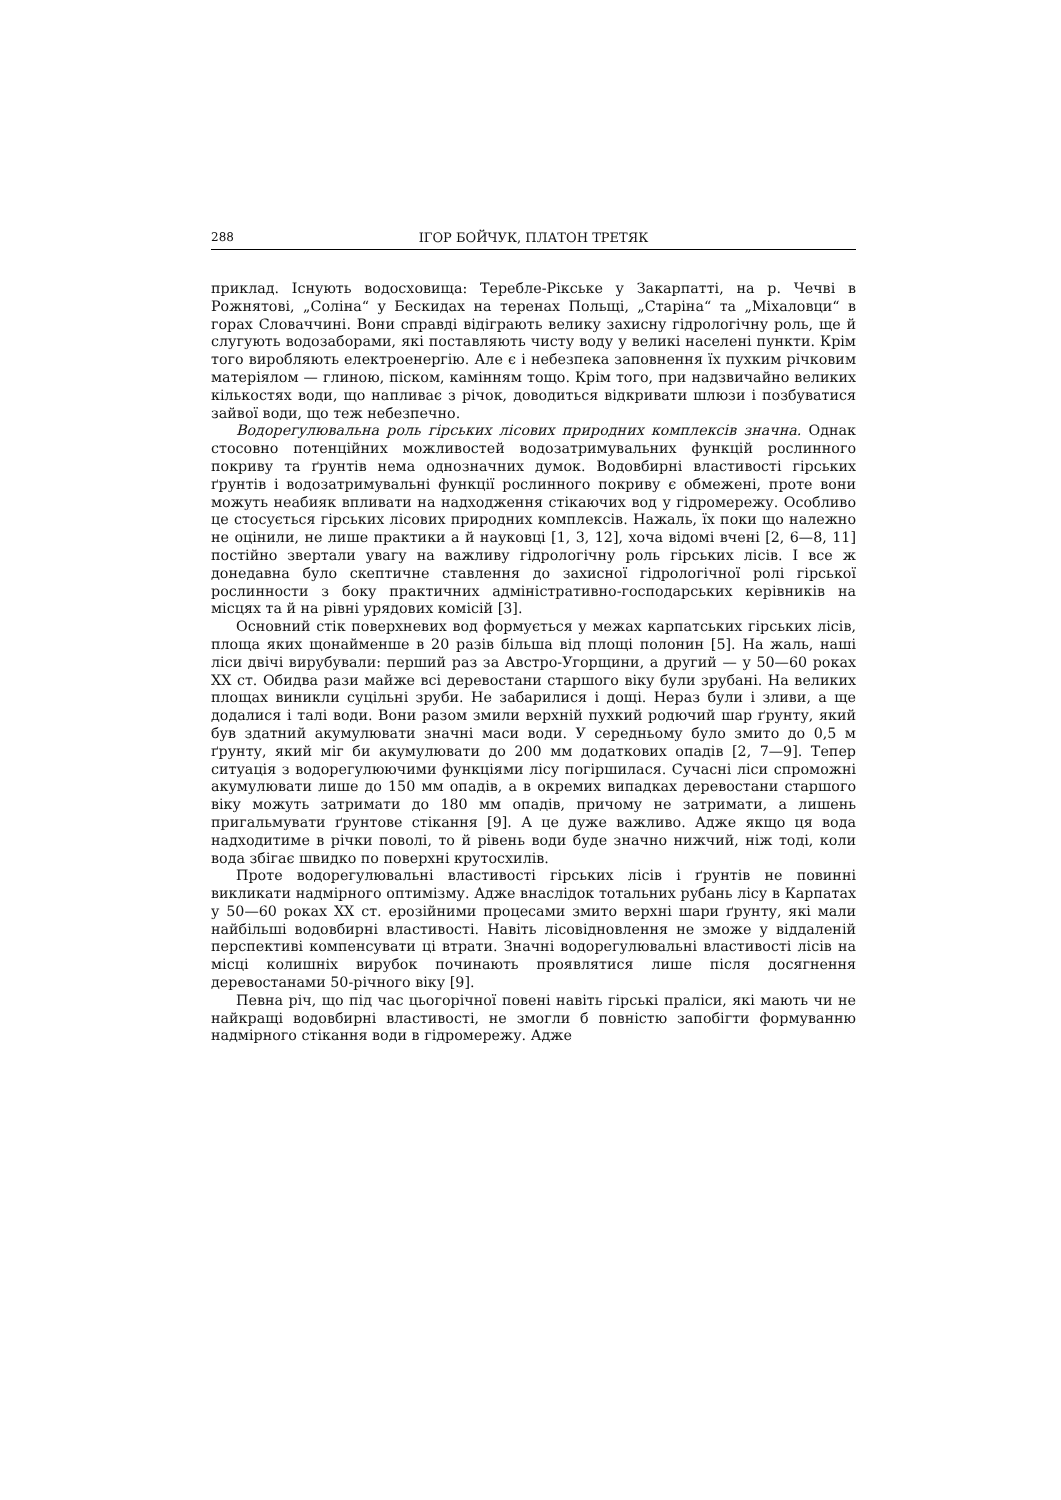288 ІГОР БОЙЧУК, ПЛАТОН ТРЕТЯК
приклад. Існують водосховища: Теребле-Рікське у Закарпатті, на р. Чечві в Рожнятові, „Соліна“ у Бескидах на теренах Польщі, „Старіна“ та „Міхаловци“ в горах Словаччині. Вони справді відіграють велику захисну гідрологічну роль, ще й слугують водозаборами, які поставляють чисту воду у великі населені пункти. Крім того виробляють електроенергію. Але є і небезпека заповнення їх пухким річковим матеріялом — глиною, піском, камінням тощо. Крім того, при надзвичайно великих кількостях води, що напливає з річок, доводиться відкривати шлюзи і позбуватися зайвої води, що теж небезпечно.
Водорегулювальна роль гірських лісових природних комплексів значна. Однак стосовно потенційних можливостей водозатримувальних функцій рослинного покриву та ґрунтів нема однозначних думок. Водовбирні властивості гірських ґрунтів і водозатримувальні функції рослинного покриву є обмежені, проте вони можуть неабияк впливати на надходження стікаючих вод у гідромережу. Особливо це стосується гірських лісових природних комплексів. Нажаль, їх поки що належно не оцінили, не лише практики а й науковці [1, 3, 12], хоча відомі вчені [2, 6—8, 11] постійно звертали увагу на важливу гідрологічну роль гірських лісів. І все ж донедавна було скептичне ставлення до захисної гідрологічної ролі гірської рослинности з боку практичних адміністративно-господарських керівників на місцях та й на рівні урядових комісій [3].
Основний стік поверхневих вод формується у межах карпатських гірських лісів, площа яких щонайменше в 20 разів більша від площі полонин [5]. На жаль, наші ліси двічі вирубували: перший раз за Австро-Угорщини, а другий — у 50—60 роках XX ст. Обидва рази майже всі деревостани старшого віку були зрубані. На великих площах виникли суцільні зруби. Не забарилися і дощі. Нераз були і зливи, а ще додалися і талі води. Вони разом змили верхній пухкий родючий шар ґрунту, який був здатний акумулювати значні маси води. У середньому було змито до 0,5 м ґрунту, який міг би акумулювати до 200 мм додаткових опадів [2, 7—9]. Тепер ситуація з водорегулюючими функціями лісу погіршилася. Сучасні ліси спроможні акумулювати лише до 150 мм опадів, а в окремих випадках деревостани старшого віку можуть затримати до 180 мм опадів, причому не затримати, а лишень пригальмувати ґрунтове стікання [9]. А це дуже важливо. Адже якщо ця вода надходитиме в річки поволі, то й рівень води буде значно нижчий, ніж тоді, коли вода збігає швидко по поверхні крутосхилів.
Проте водорегулювальні властивості гірських лісів і ґрунтів не повинні викликати надмірного оптимізму. Адже внаслідок тотальних рубань лісу в Карпатах у 50—60 роках XX ст. ерозійними процесами змито верхні шари ґрунту, які мали найбільші водовбирні властивості. Навіть лісовідновлення не зможе у віддаленій перспективі компенсувати ці втрати. Значні водорегулювальні властивості лісів на місці колишніх вирубок починають проявлятися лише після досягнення деревостанами 50-річного віку [9].
Певна річ, що під час цьогорічної повені навіть гірські праліси, які мають чи не найкращі водовбирні властивості, не змогли б повністю запобігти формуванню надмірного стікання води в гідромережу. Адже